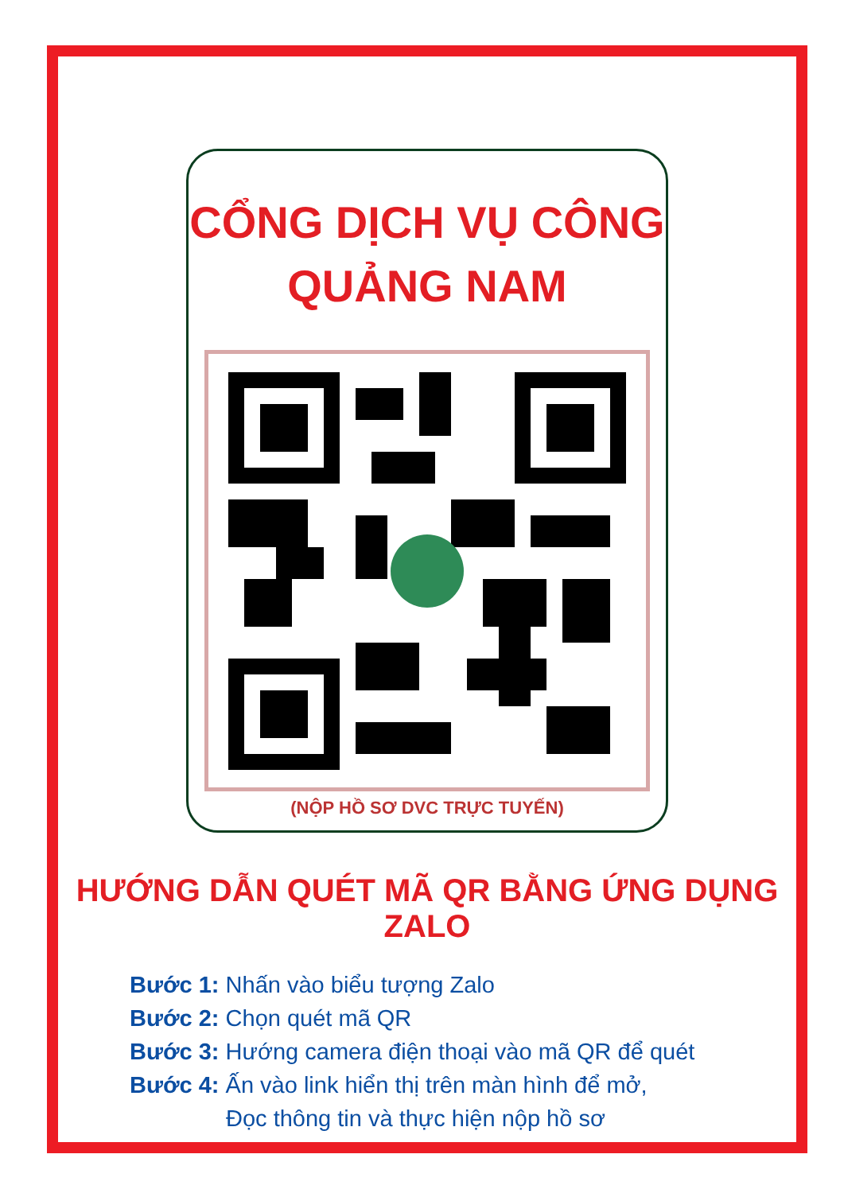CỔNG DỊCH VỤ CÔNG
QUẢNG NAM
(NỘP HỒ SƠ DVC TRỰC TUYẾN)
HƯỚNG DẪN QUÉT MÃ QR BẰNG ỨNG DỤNG ZALO
Bước 1: Nhấn vào biểu tượng Zalo
Bước 2: Chọn quét mã QR
Bước 3: Hướng camera điện thoại vào mã QR để quét
Bước 4: Ấn vào link hiển thị trên màn hình để mở,
Đọc thông tin và thực hiện nộp hồ sơ